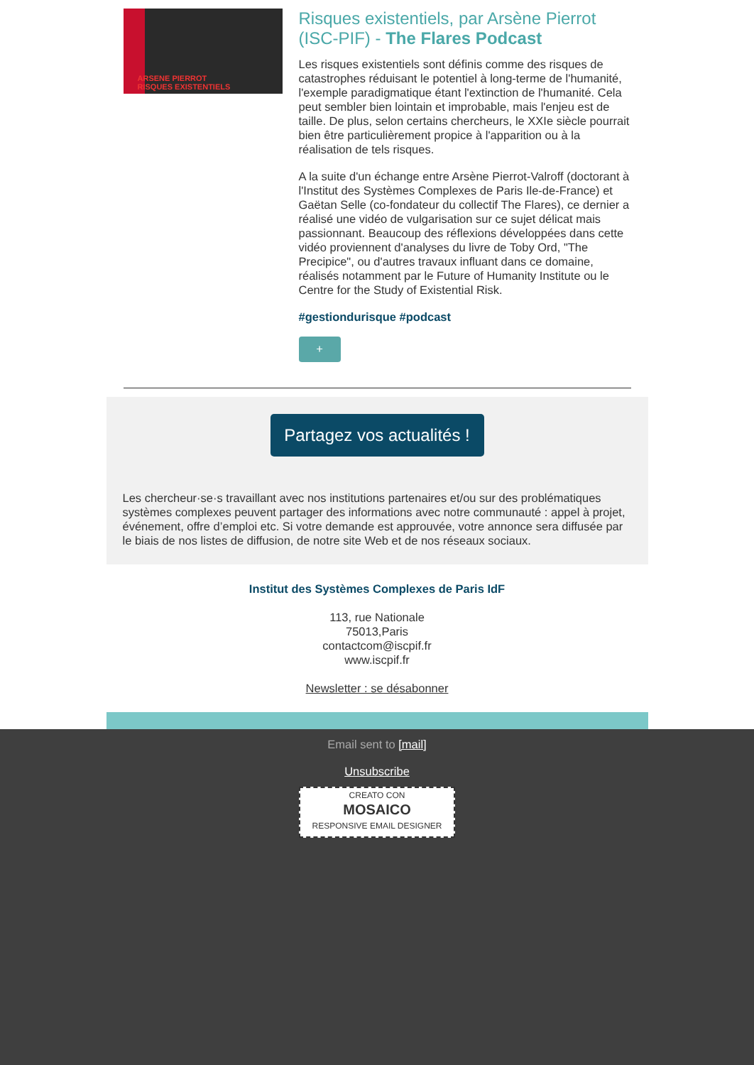ARSENE PIERROT
RISQUES EXISTENTIELS
Risques existentiels, par Arsène Pierrot (ISC-PIF) - The Flares Podcast
Les risques existentiels sont définis comme des risques de catastrophes réduisant le potentiel à long-terme de l'humanité, l'exemple paradigmatique étant l'extinction de l'humanité. Cela peut sembler bien lointain et improbable, mais l'enjeu est de taille. De plus, selon certains chercheurs, le XXIe siècle pourrait bien être particulièrement propice à l'apparition ou à la réalisation de tels risques.
A la suite d'un échange entre Arsène Pierrot-Valroff (doctorant à l'Institut des Systèmes Complexes de Paris Ile-de-France) et Gaëtan Selle (co-fondateur du collectif The Flares), ce dernier a réalisé une vidéo de vulgarisation sur ce sujet délicat mais passionnant. Beaucoup des réflexions développées dans cette vidéo proviennent d'analyses du livre de Toby Ord, "The Precipice", ou d'autres travaux influant dans ce domaine, réalisés notamment par le Future of Humanity Institute ou le Centre for the Study of Existential Risk.
#gestiondurisque #podcast
+
Partagez vos actualités !
Les chercheur·se·s travaillant avec nos institutions partenaires et/ou sur des problématiques systèmes complexes peuvent partager des informations avec notre communauté : appel à projet, événement, offre d’emploi etc. Si votre demande est approuvée, votre annonce sera diffusée par le biais de nos listes de diffusion, de notre site Web et de nos réseaux sociaux.
Institut des Systèmes Complexes de Paris IdF
113, rue Nationale
75013,Paris
contactcom@iscpif.fr
www.iscpif.fr
Newsletter : se désabonner
Email sent to [mail]
Unsubscribe
CREATO CON
MOSAICO
RESPONSIVE EMAIL DESIGNER